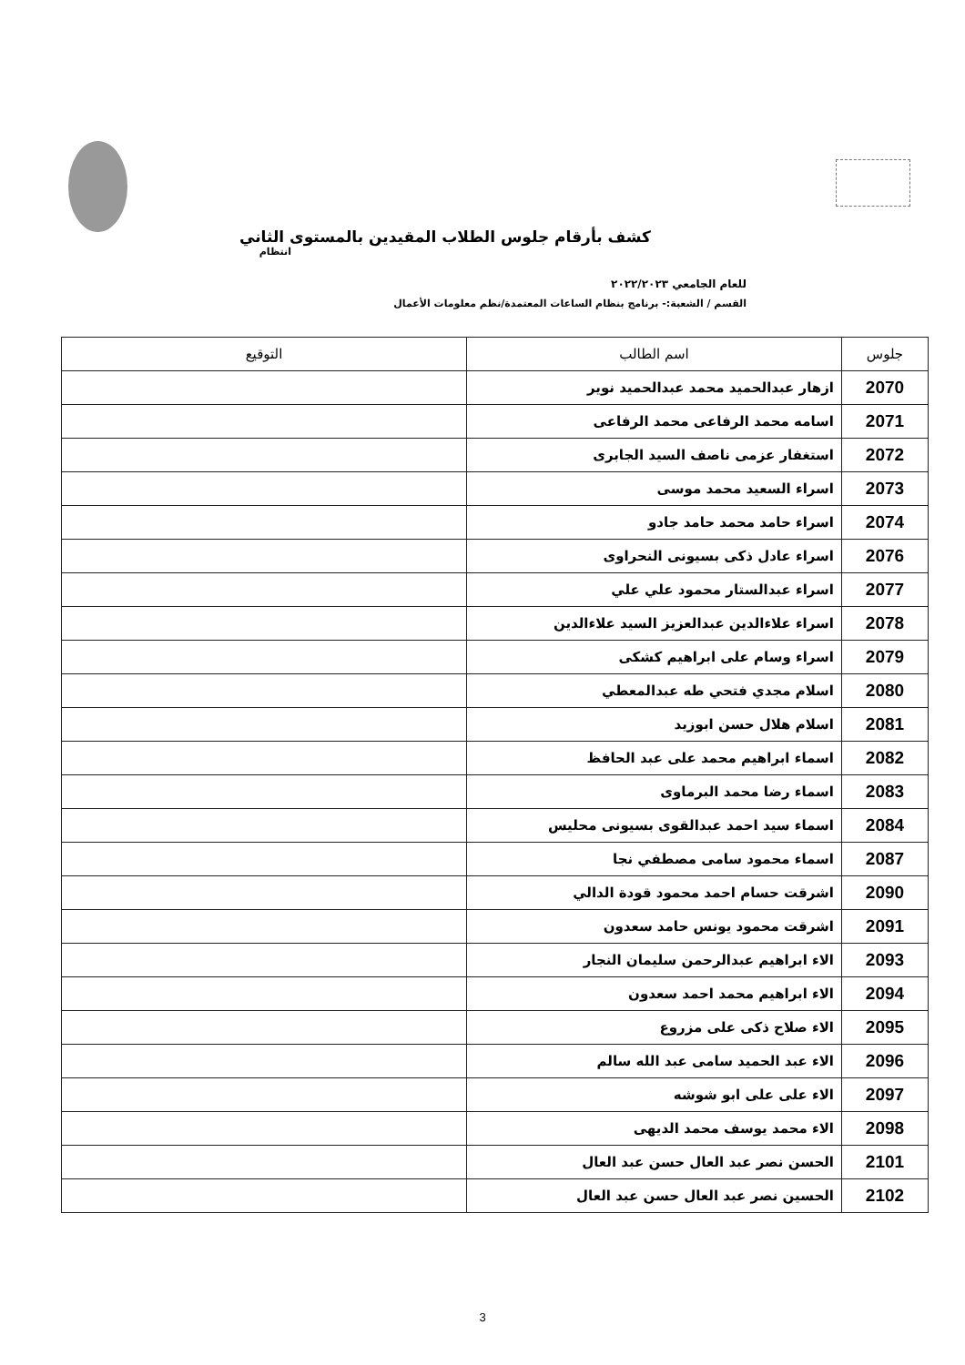كشف بأرقام جلوس الطلاب المقيدين بالمستوى الثاني
انتظام
للعام الجامعي ٢٠٢٢/٢٠٢٣
القسم / الشعبة:- برنامج بنظام الساعات المعتمدة/نظم معلومات الأعمال
| جلوس | اسم الطالب | التوقيع |
| --- | --- | --- |
| 2070 | ازهار عبدالحميد محمد عبدالحميد نوير | |
| 2071 | اسامه محمد الرفاعى محمد الرفاعى | |
| 2072 | استغفار عزمى ناصف السيد الجابرى | |
| 2073 | اسراء السعيد محمد موسى | |
| 2074 | اسراء حامد محمد حامد جادو | |
| 2076 | اسراء عادل ذكى بسيونى النحراوى | |
| 2077 | اسراء عبدالستار محمود علي علي | |
| 2078 | اسراء علاءالدين عبدالعزيز السيد علاءالدين | |
| 2079 | اسراء وسام على ابراهيم كشكى | |
| 2080 | اسلام مجدي فتحي طه عبدالمعطي | |
| 2081 | اسلام هلال حسن ابوزيد | |
| 2082 | اسماء ابراهيم محمد على عبد الحافظ | |
| 2083 | اسماء رضا محمد البرماوى | |
| 2084 | اسماء سيد احمد عبدالقوى بسيونى محليس | |
| 2087 | اسماء محمود سامى مصطفي نجا | |
| 2090 | اشرقت حسام احمد محمود قودة الدالي | |
| 2091 | اشرقت محمود يونس حامد سعدون | |
| 2093 | الاء ابراهيم عبدالرحمن سليمان النجار | |
| 2094 | الاء ابراهيم محمد احمد سعدون | |
| 2095 | الاء صلاح ذكى على مزروع | |
| 2096 | الاء عبد الحميد سامى عبد الله سالم | |
| 2097 | الاء على على ابو شوشه | |
| 2098 | الاء محمد يوسف محمد الديهى | |
| 2101 | الحسن نصر عبد العال حسن عبد العال | |
| 2102 | الحسين نصر عبد العال حسن عبد العال | |
3